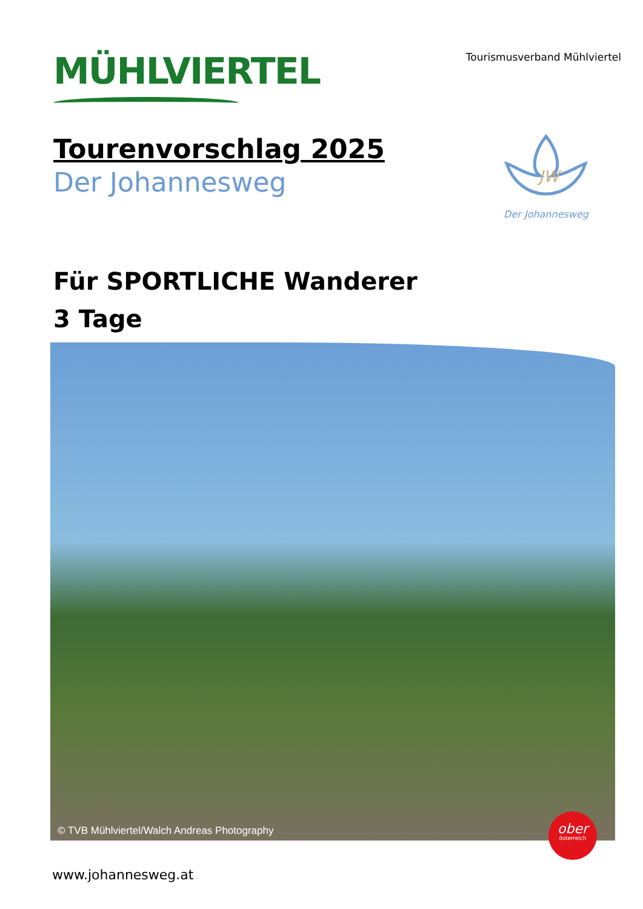MÜHLVIERTEL
Tourismusverband Mühlviertel
Tourenvorschlag 2025
Der Johannesweg
JW
Der Johannesweg
Für SPORTLICHE Wanderer
3 Tage
© TVB Mühlviertel/Walch Andreas Photography
ober
österreich
www.johannesweg.at